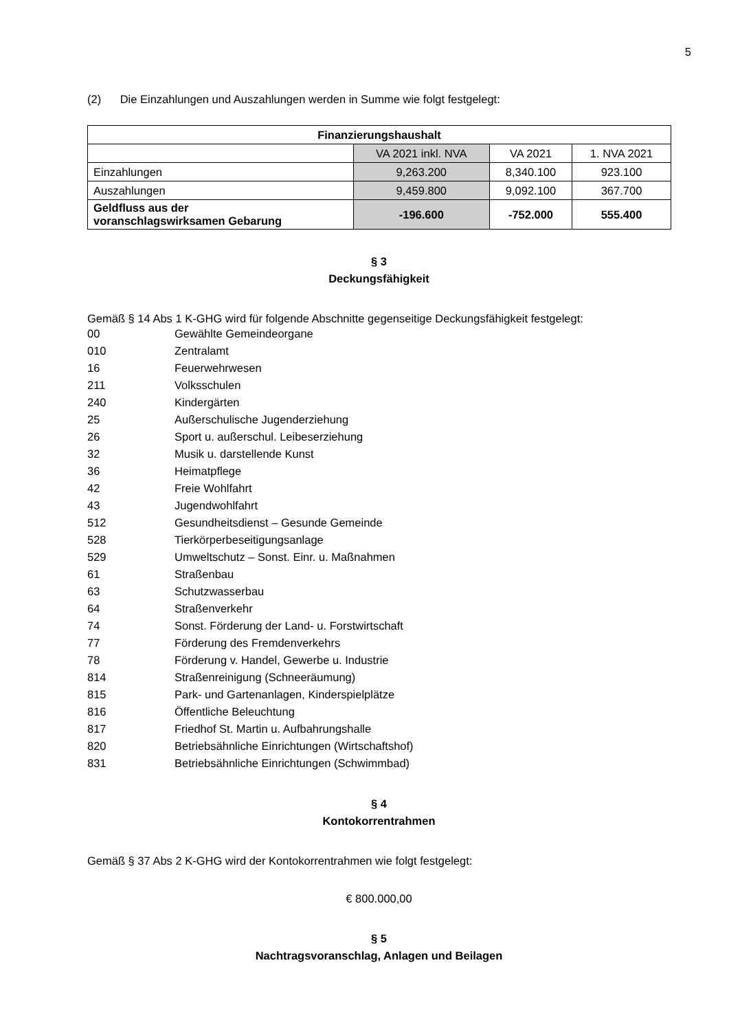5
(2) Die Einzahlungen und Auszahlungen werden in Summe wie folgt festgelegt:
| Finanzierungshaushalt | | | |
| --- | --- | --- | --- |
| | VA 2021 inkl. NVA | VA 2021 | 1. NVA 2021 |
| Einzahlungen | 9,263.200 | 8,340.100 | 923.100 |
| Auszahlungen | 9,459.800 | 9,092.100 | 367.700 |
| Geldfluss aus der voranschlagswirksamen Gebarung | -196.600 | -752.000 | 555.400 |
§ 3
Deckungsfähigkeit
Gemäß § 14 Abs 1 K-GHG wird für folgende Abschnitte gegenseitige Deckungsfähigkeit festgelegt:
00 Gewählte Gemeindeorgane
010 Zentralamt
16 Feuerwehrwesen
211 Volksschulen
240 Kindergärten
25 Außerschulische Jugenderziehung
26 Sport u. außerschul. Leibeserziehung
32 Musik u. darstellende Kunst
36 Heimatpflege
42 Freie Wohlfahrt
43 Jugendwohlfahrt
512 Gesundheitsdienst – Gesunde Gemeinde
528 Tierkörperbeseitigungsanlage
529 Umweltschutz – Sonst. Einr. u. Maßnahmen
61 Straßenbau
63 Schutzwasserbau
64 Straßenverkehr
74 Sonst. Förderung der Land- u. Forstwirtschaft
77 Förderung des Fremdenverkehrs
78 Förderung v. Handel, Gewerbe u. Industrie
814 Straßenreinigung (Schneeräumung)
815 Park- und Gartenanlagen, Kinderspielplätze
816 Öffentliche Beleuchtung
817 Friedhof St. Martin u. Aufbahrungshalle
820 Betriebsähnliche Einrichtungen (Wirtschaftshof)
831 Betriebsähnliche Einrichtungen (Schwimmbad)
§ 4
Kontokorrentrahmen
Gemäß § 37 Abs 2 K-GHG wird der Kontokorrentrahmen wie folgt festgelegt:
€ 800.000,00
§ 5
Nachtragsvoranschlag, Anlagen und Beilagen